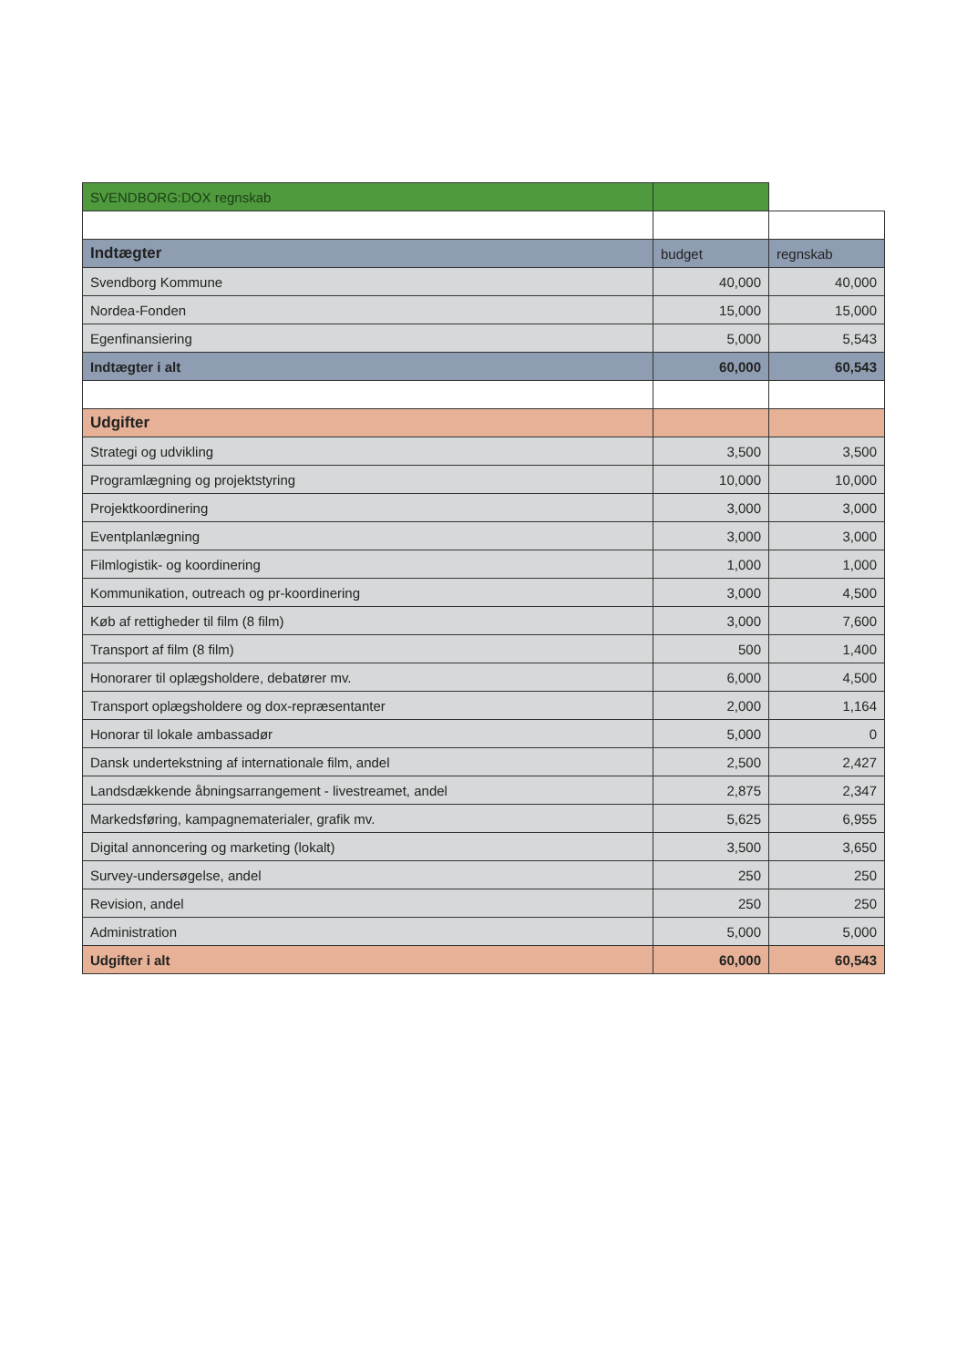| SVENDBORG:DOX regnskab | | |
| Indtægter | budget | regnskab |
| Svendborg Kommune | 40,000 | 40,000 |
| Nordea-Fonden | 15,000 | 15,000 |
| Egenfinansiering | 5,000 | 5,543 |
| Indtægter i alt | 60,000 | 60,543 |
| Udgifter | | |
| Strategi og udvikling | 3,500 | 3,500 |
| Programlægning og projektstyring | 10,000 | 10,000 |
| Projektkoordinering | 3,000 | 3,000 |
| Eventplanlægning | 3,000 | 3,000 |
| Filmlogistik- og koordinering | 1,000 | 1,000 |
| Kommunikation, outreach og pr-koordinering | 3,000 | 4,500 |
| Køb af rettigheder til film (8 film) | 3,000 | 7,600 |
| Transport af film (8 film) | 500 | 1,400 |
| Honorarer til oplægsholdere, debatører mv. | 6,000 | 4,500 |
| Transport oplægsholdere og dox-repræsentanter | 2,000 | 1,164 |
| Honorar til lokale ambassadør | 5,000 | 0 |
| Dansk undertekstning af internationale film, andel | 2,500 | 2,427 |
| Landsdækkende åbningsarrangement - livestreamet, andel | 2,875 | 2,347 |
| Markedsføring, kampagnematerialer, grafik mv. | 5,625 | 6,955 |
| Digital annoncering og marketing (lokalt) | 3,500 | 3,650 |
| Survey-undersøgelse, andel | 250 | 250 |
| Revision, andel | 250 | 250 |
| Administration | 5,000 | 5,000 |
| Udgifter i alt | 60,000 | 60,543 |